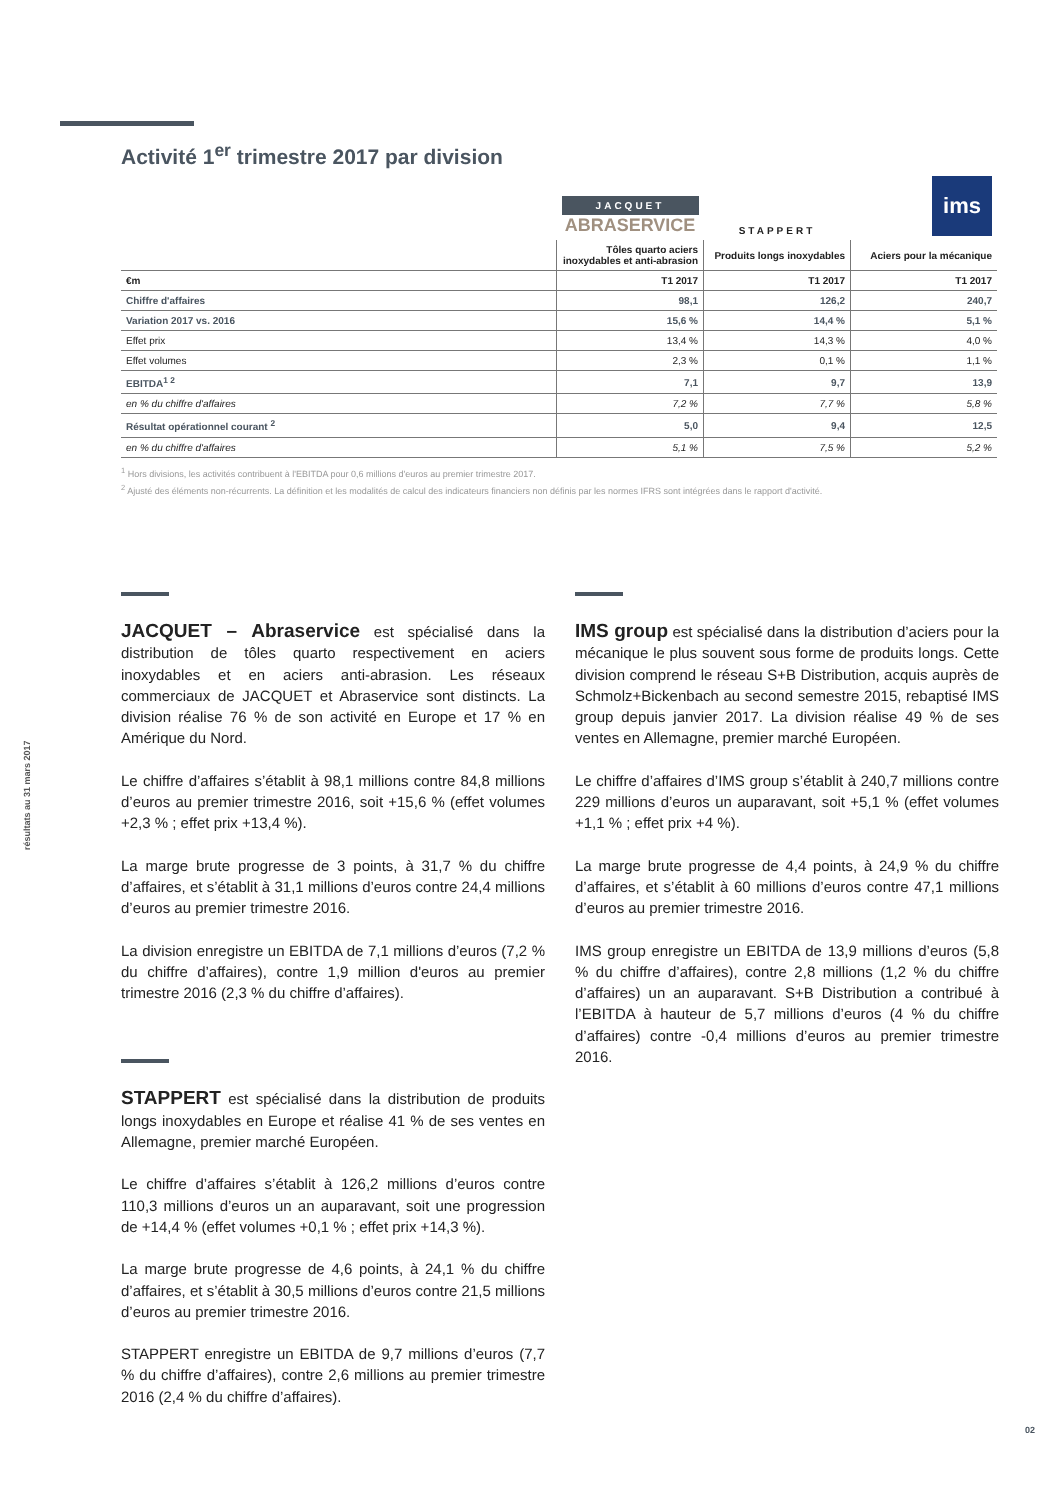Activité 1<sup>er</sup> trimestre 2017 par division
| | JACQUET ABRASERVICE | STAPPERT | ims |
| | Tôles quarto aciers inoxydables et anti-abrasion | Produits longs inoxydables | Aciers pour la mécanique |
| €m | T1 2017 | T1 2017 | T1 2017 |
| Chiffre d'affaires | 98,1 | 126,2 | 240,7 |
| Variation 2017 vs. 2016 | 15,6 % | 14,4 % | 5,1 % |
| Effet prix | 13,4 % | 14,3 % | 4,0 % |
| Effet volumes | 2,3 % | 0,1 % | 1,1 % |
| EBITDA<sup>1 2</sup> | 7,1 | 9,7 | 13,9 |
| en % du chiffre d'affaires | 7,2 % | 7,7 % | 5,8 % |
| Résultat opérationnel courant <sup>2</sup> | 5,0 | 9,4 | 12,5 |
| en % du chiffre d'affaires | 5,1 % | 7,5 % | 5,2 % |
<sup>1</sup> Hors divisions, les activités contribuent à l'EBITDA pour 0,6 millions d'euros au premier trimestre 2017.
<sup>2</sup> Ajusté des éléments non-récurrents. La définition et les modalités de calcul des indicateurs financiers non définis par les normes IFRS sont intégrées dans le rapport d'activité.
JACQUET – Abraservice est spécialisé dans la distribution de tôles quarto respectivement en aciers inoxydables et en aciers anti-abrasion. Les réseaux commerciaux de JACQUET et Abraservice sont distincts. La division réalise 76 % de son activité en Europe et 17 % en Amérique du Nord.
Le chiffre d’affaires s’établit à 98,1 millions contre 84,8 millions d’euros au premier trimestre 2016, soit +15,6 % (effet volumes +2,3 % ; effet prix +13,4 %).
La marge brute progresse de 3 points, à 31,7 % du chiffre d’affaires, et s’établit à 31,1 millions d’euros contre 24,4 millions d’euros au premier trimestre 2016.
La division enregistre un EBITDA de 7,1 millions d’euros (7,2 % du chiffre d’affaires), contre 1,9 million d'euros au premier trimestre 2016 (2,3 % du chiffre d’affaires).
STAPPERT est spécialisé dans la distribution de produits longs inoxydables en Europe et réalise 41 % de ses ventes en Allemagne, premier marché Européen.
Le chiffre d’affaires s’établit à 126,2 millions d’euros contre 110,3 millions d’euros un an auparavant, soit une progression de +14,4 % (effet volumes +0,1 % ; effet prix +14,3 %).
La marge brute progresse de 4,6 points, à 24,1 % du chiffre d’affaires, et s’établit à 30,5 millions d’euros contre 21,5 millions d’euros au premier trimestre 2016.
STAPPERT enregistre un EBITDA de 9,7 millions d’euros (7,7 % du chiffre d’affaires), contre 2,6 millions au premier trimestre 2016 (2,4 % du chiffre d’affaires).
IMS group est spécialisé dans la distribution d’aciers pour la mécanique le plus souvent sous forme de produits longs. Cette division comprend le réseau S+B Distribution, acquis auprès de Schmolz+Bickenbach au second semestre 2015, rebaptisé IMS group depuis janvier 2017. La division réalise 49 % de ses ventes en Allemagne, premier marché Européen.
Le chiffre d’affaires d’IMS group s’établit à 240,7 millions contre 229 millions d’euros un auparavant, soit +5,1 % (effet volumes +1,1 % ; effet prix +4 %).
La marge brute progresse de 4,4 points, à 24,9 % du chiffre d’affaires, et s’établit à 60 millions d’euros contre 47,1 millions d’euros au premier trimestre 2016.
IMS group enregistre un EBITDA de 13,9 millions d’euros (5,8 % du chiffre d’affaires), contre 2,8 millions (1,2 % du chiffre d’affaires) un an auparavant. S+B Distribution a contribué à l’EBITDA à hauteur de 5,7 millions d’euros (4 % du chiffre d’affaires) contre -0,4 millions d’euros au premier trimestre 2016.
résultats au 31 mars 2017
02